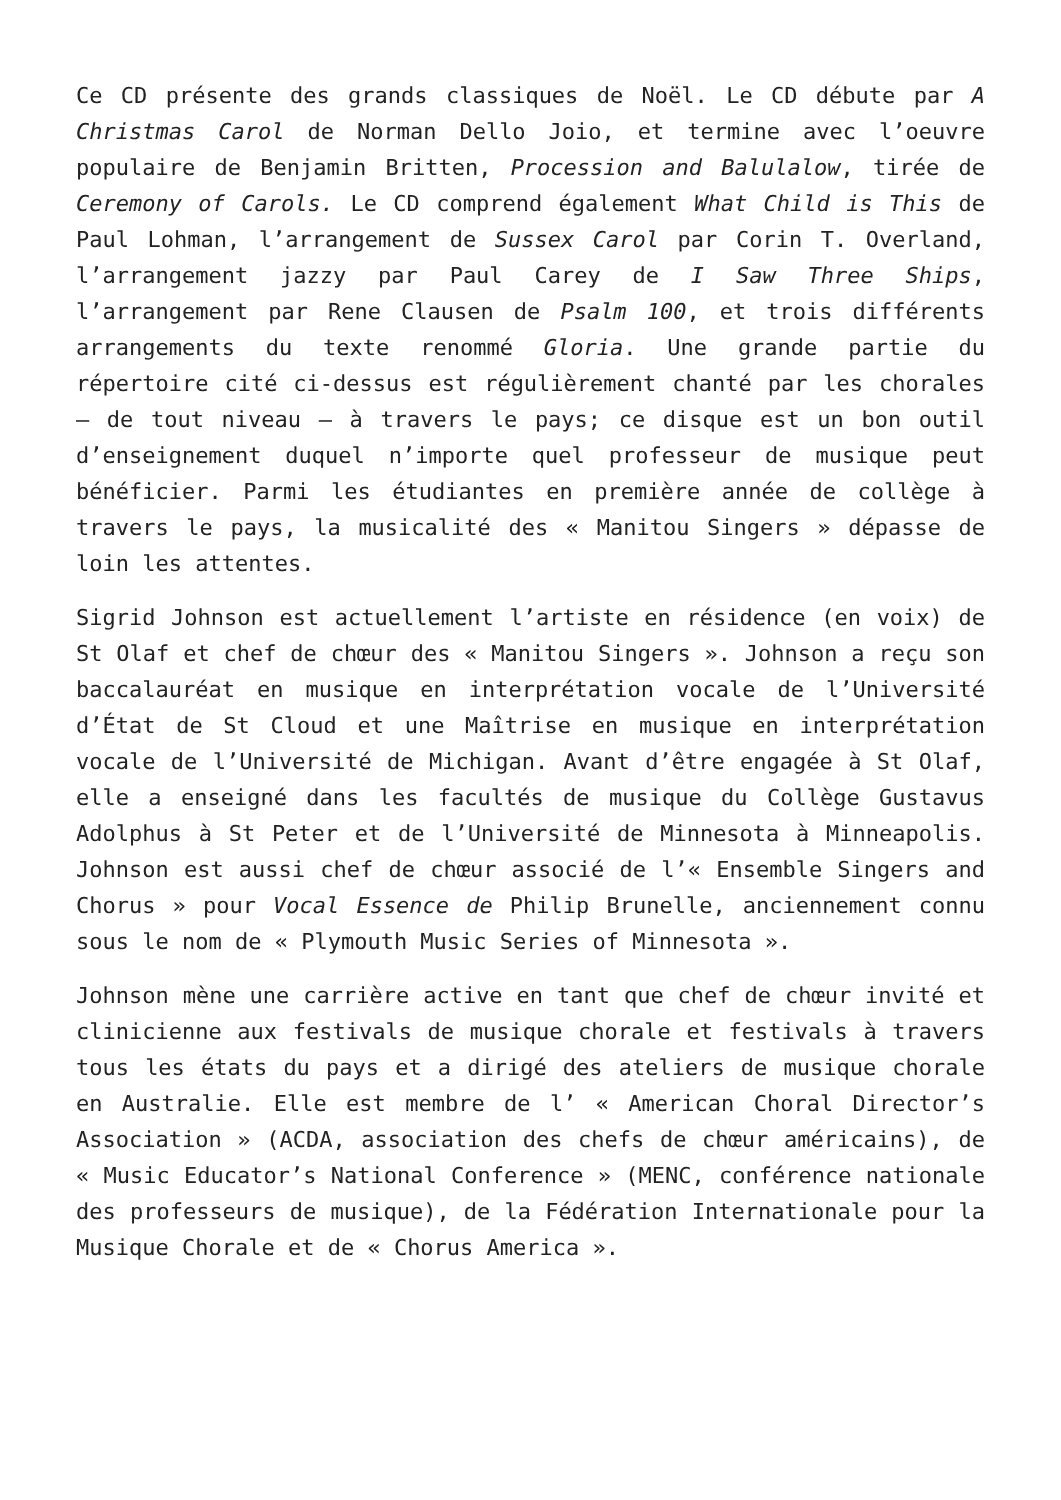Ce CD présente des grands classiques de Noël. Le CD débute par A Christmas Carol de Norman Dello Joio, et termine avec l’oeuvre populaire de Benjamin Britten, Procession and Balulalow, tirée de Ceremony of Carols. Le CD comprend également What Child is This de Paul Lohman, l’arrangement de Sussex Carol par Corin T. Overland, l’arrangement jazzy par Paul Carey de I Saw Three Ships, l’arrangement par Rene Clausen de Psalm 100, et trois différents arrangements du texte renommé Gloria. Une grande partie du répertoire cité ci-dessus est régulièrement chanté par les chorales – de tout niveau – à travers le pays; ce disque est un bon outil d’enseignement duquel n’importe quel professeur de musique peut bénéficier. Parmi les étudiantes en première année de collège à travers le pays, la musicalité des « Manitou Singers » dépasse de loin les attentes.
Sigrid Johnson est actuellement l’artiste en résidence (en voix) de St Olaf et chef de chœur des « Manitou Singers ». Johnson a reçu son baccalauréat en musique en interprétation vocale de l’Université d’État de St Cloud et une Maîtrise en musique en interprétation vocale de l’Université de Michigan. Avant d’être engagée à St Olaf, elle a enseigné dans les facultés de musique du Collège Gustavus Adolphus à St Peter et de l’Université de Minnesota à Minneapolis. Johnson est aussi chef de chœur associé de l’« Ensemble Singers and Chorus » pour Vocal Essence de Philip Brunelle, anciennement connu sous le nom de « Plymouth Music Series of Minnesota ».
Johnson mène une carrière active en tant que chef de chœur invité et clinicienne aux festivals de musique chorale et festivals à travers tous les états du pays et a dirigé des ateliers de musique chorale en Australie. Elle est membre de l’ « American Choral Director’s Association » (ACDA, association des chefs de chœur américains), de « Music Educator’s National Conference » (MENC, conférence nationale des professeurs de musique), de la Fédération Internationale pour la Musique Chorale et de « Chorus America ».